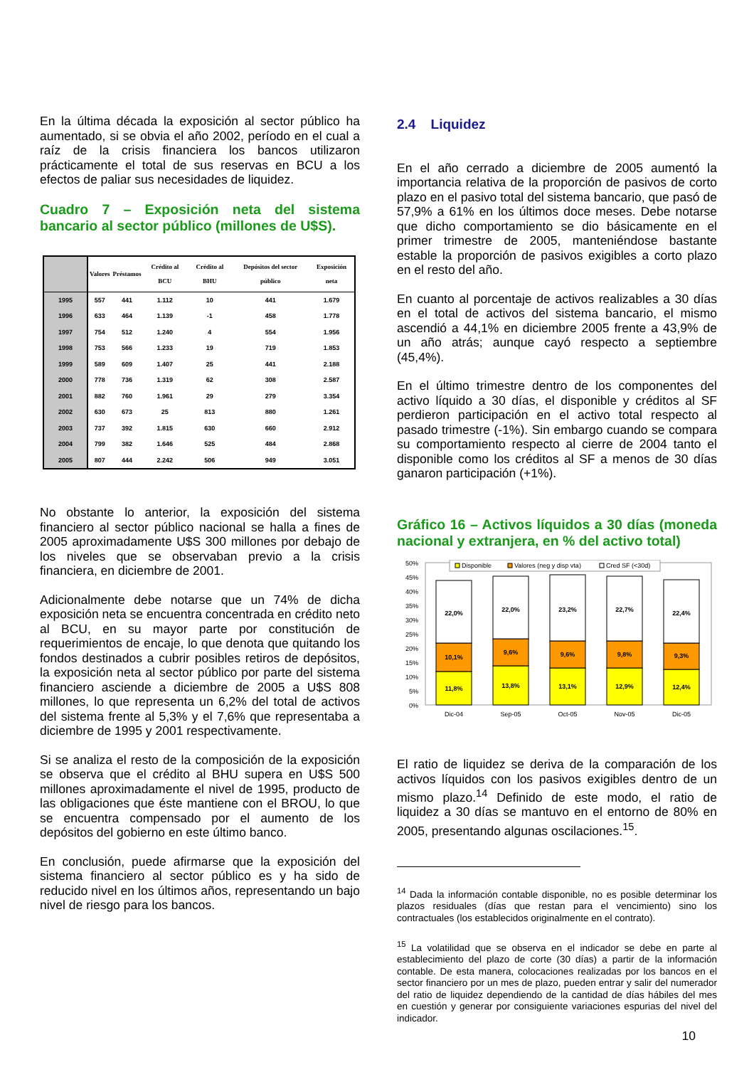En la última década la exposición al sector público ha aumentado, si se obvia el año 2002, período en el cual a raíz de la crisis financiera los bancos utilizaron prácticamente el total de sus reservas en BCU a los efectos de paliar sus necesidades de liquidez.
Cuadro 7 – Exposición neta del sistema bancario al sector público (millones de U$S).
| | Valores | Préstamos | Crédito al BCU | Crédito al BHU | Depósitos del sector público | Exposición neta |
| --- | --- | --- | --- | --- | --- | --- |
| 1995 | 557 | 441 | 1.112 | 10 | 441 | 1.679 |
| 1996 | 633 | 464 | 1.139 | -1 | 458 | 1.778 |
| 1997 | 754 | 512 | 1.240 | 4 | 554 | 1.956 |
| 1998 | 753 | 566 | 1.233 | 19 | 719 | 1.853 |
| 1999 | 589 | 609 | 1.407 | 25 | 441 | 2.188 |
| 2000 | 778 | 736 | 1.319 | 62 | 308 | 2.587 |
| 2001 | 882 | 760 | 1.961 | 29 | 279 | 3.354 |
| 2002 | 630 | 673 | 25 | 813 | 880 | 1.261 |
| 2003 | 737 | 392 | 1.815 | 630 | 660 | 2.912 |
| 2004 | 799 | 382 | 1.646 | 525 | 484 | 2.868 |
| 2005 | 807 | 444 | 2.242 | 506 | 949 | 3.051 |
No obstante lo anterior, la exposición del sistema financiero al sector público nacional se halla a fines de 2005 aproximadamente U$S 300 millones por debajo de los niveles que se observaban previo a la crisis financiera, en diciembre de 2001.
Adicionalmente debe notarse que un 74% de dicha exposición neta se encuentra concentrada en crédito neto al BCU, en su mayor parte por constitución de requerimientos de encaje, lo que denota que quitando los fondos destinados a cubrir posibles retiros de depósitos, la exposición neta al sector público por parte del sistema financiero asciende a diciembre de 2005 a U$S 808 millones, lo que representa un 6,2% del total de activos del sistema frente al 5,3% y el 7,6% que representaba a diciembre de 1995 y 2001 respectivamente.
Si se analiza el resto de la composición de la exposición se observa que el crédito al BHU supera en U$S 500 millones aproximadamente el nivel de 1995, producto de las obligaciones que éste mantiene con el BROU, lo que se encuentra compensado por el aumento de los depósitos del gobierno en este último banco.
En conclusión, puede afirmarse que la exposición del sistema financiero al sector público es y ha sido de reducido nivel en los últimos años, representando un bajo nivel de riesgo para los bancos.
2.4 Liquidez
En el año cerrado a diciembre de 2005 aumentó la importancia relativa de la proporción de pasivos de corto plazo en el pasivo total del sistema bancario, que pasó de 57,9% a 61% en los últimos doce meses. Debe notarse que dicho comportamiento se dio básicamente en el primer trimestre de 2005, manteniéndose bastante estable la proporción de pasivos exigibles a corto plazo en el resto del año.
En cuanto al porcentaje de activos realizables a 30 días en el total de activos del sistema bancario, el mismo ascendió a 44,1% en diciembre 2005 frente a 43,9% de un año atrás; aunque cayó respecto a septiembre (45,4%).
En el último trimestre dentro de los componentes del activo líquido a 30 días, el disponible y créditos al SF perdieron participación en el activo total respecto al pasado trimestre (-1%). Sin embargo cuando se compara su comportamiento respecto al cierre de 2004 tanto el disponible como los créditos al SF a menos de 30 días ganaron participación (+1%).
Gráfico 16 – Activos líquidos a 30 días (moneda nacional y extranjera, en % del activo total)
50%
45%
40%
35%
30%
25%
20%
15%
10%
5%
0%
11,8%
10,1%
22,0%
13,8%
9,6%
22,0%
13,1%
9,6%
23,2%
12,9%
9,8%
22,7%
12,4%
9,3%
22,4%
Dic-04
Sep-05
Oct-05
Nov-05
Dic-05
Disponible
Valores (neg y disp vta)
Cred SF (<30d)
El ratio de liquidez se deriva de la comparación de los activos líquidos con los pasivos exigibles dentro de un mismo plazo.<sup>14</sup> Definido de este modo, el ratio de liquidez a 30 días se mantuvo en el entorno de 80% en 2005, presentando algunas oscilaciones.<sup>15</sup>.
<sup>14</sup> Dada la información contable disponible, no es posible determinar los plazos residuales (días que restan para el vencimiento) sino los contractuales (los establecidos originalmente en el contrato).
<sup>15</sup> La volatilidad que se observa en el indicador se debe en parte al establecimiento del plazo de corte (30 días) a partir de la información contable. De esta manera, colocaciones realizadas por los bancos en el sector financiero por un mes de plazo, pueden entrar y salir del numerador del ratio de liquidez dependiendo de la cantidad de días hábiles del mes en cuestión y generar por consiguiente variaciones espurias del nivel del indicador.
10